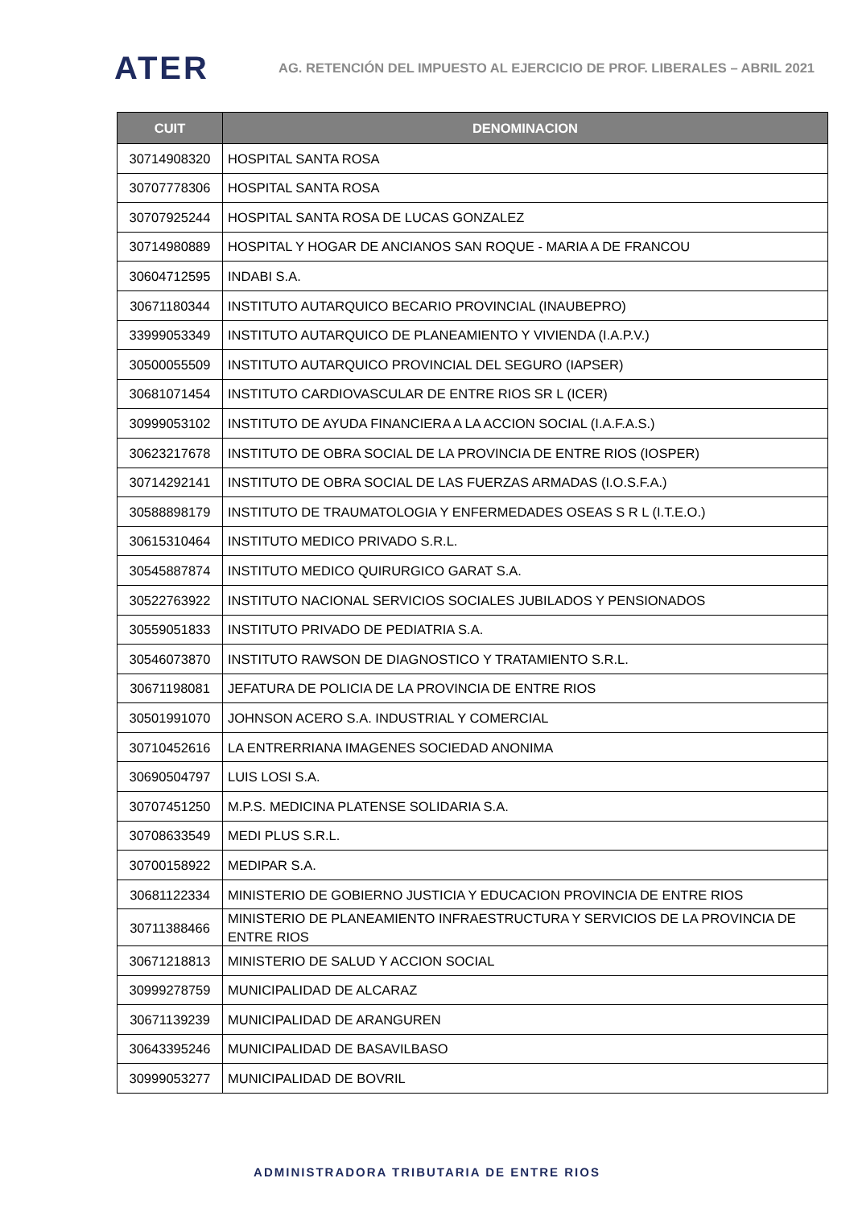ATER
AG. RETENCIÓN DEL IMPUESTO AL EJERCICIO DE PROF. LIBERALES – ABRIL 2021
| CUIT | DENOMINACION |
| --- | --- |
| 30714908320 | HOSPITAL SANTA ROSA |
| 30707778306 | HOSPITAL SANTA ROSA |
| 30707925244 | HOSPITAL SANTA ROSA DE LUCAS GONZALEZ |
| 30714980889 | HOSPITAL Y HOGAR DE ANCIANOS SAN ROQUE - MARIA A DE FRANCOU |
| 30604712595 | INDABI S.A. |
| 30671180344 | INSTITUTO AUTARQUICO BECARIO PROVINCIAL (INAUBEPRO) |
| 33999053349 | INSTITUTO AUTARQUICO DE PLANEAMIENTO Y VIVIENDA (I.A.P.V.) |
| 30500055509 | INSTITUTO AUTARQUICO PROVINCIAL DEL SEGURO (IAPSER) |
| 30681071454 | INSTITUTO CARDIOVASCULAR DE ENTRE RIOS SR L (ICER) |
| 30999053102 | INSTITUTO DE AYUDA FINANCIERA A LA ACCION SOCIAL (I.A.F.A.S.) |
| 30623217678 | INSTITUTO DE OBRA SOCIAL DE LA PROVINCIA DE ENTRE RIOS (IOSPER) |
| 30714292141 | INSTITUTO DE OBRA SOCIAL DE LAS FUERZAS ARMADAS (I.O.S.F.A.) |
| 30588898179 | INSTITUTO DE TRAUMATOLOGIA Y ENFERMEDADES OSEAS S R L (I.T.E.O.) |
| 30615310464 | INSTITUTO MEDICO PRIVADO S.R.L. |
| 30545887874 | INSTITUTO MEDICO QUIRURGICO GARAT S.A. |
| 30522763922 | INSTITUTO NACIONAL SERVICIOS SOCIALES JUBILADOS Y PENSIONADOS |
| 30559051833 | INSTITUTO PRIVADO DE PEDIATRIA S.A. |
| 30546073870 | INSTITUTO RAWSON DE DIAGNOSTICO Y TRATAMIENTO S.R.L. |
| 30671198081 | JEFATURA DE POLICIA DE LA PROVINCIA DE ENTRE RIOS |
| 30501991070 | JOHNSON ACERO S.A. INDUSTRIAL Y COMERCIAL |
| 30710452616 | LA ENTRERRIANA IMAGENES SOCIEDAD ANONIMA |
| 30690504797 | LUIS LOSI S.A. |
| 30707451250 | M.P.S. MEDICINA PLATENSE SOLIDARIA S.A. |
| 30708633549 | MEDI PLUS S.R.L. |
| 30700158922 | MEDIPAR S.A. |
| 30681122334 | MINISTERIO DE GOBIERNO JUSTICIA Y EDUCACION PROVINCIA DE ENTRE RIOS |
| 30711388466 | MINISTERIO DE PLANEAMIENTO INFRAESTRUCTURA Y SERVICIOS DE LA PROVINCIA DE ENTRE RIOS |
| 30671218813 | MINISTERIO DE SALUD Y ACCION SOCIAL |
| 30999278759 | MUNICIPALIDAD DE ALCARAZ |
| 30671139239 | MUNICIPALIDAD DE ARANGUREN |
| 30643395246 | MUNICIPALIDAD DE BASAVILBASO |
| 30999053277 | MUNICIPALIDAD DE BOVRIL |
ADMINISTRADORA TRIBUTARIA DE ENTRE RIOS